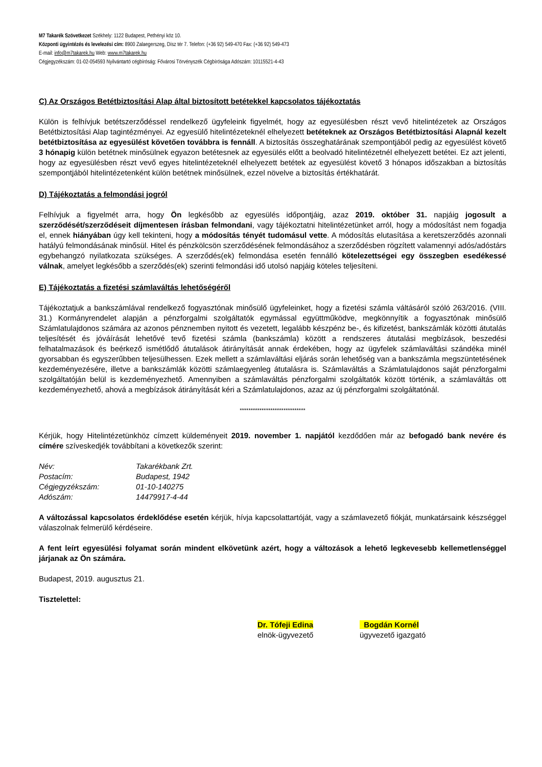M7 Takarék Szövetkezet Székhely: 1122 Budapest, Pethényi köz 10.
Központi ügyintézés és levelezési cím: 8900 Zalaegerszeg, Dísz tér 7. Telefon: (+36 92) 549-470 Fax: (+36 92) 549-473
E-mail: info@m7takarek.hu Web: www.m7takarek.hu
Cégjegyzékszám: 01-02-054593 Nyilvántartó cégbíróság: Fővárosi Törvényszék Cégbírósága Adószám: 10115521-4-43
C) Az Országos Betétbiztosítási Alap által biztosított betétekkel kapcsolatos tájékoztatás
Külön is felhívjuk betétszerződéssel rendelkező ügyfeleink figyelmét, hogy az egyesülésben részt vevő hitelintézetek az Országos Betétbiztosítási Alap tagintézményei. Az egyesülő hitelintézeteknél elhelyezett betéteknek az Országos Betétbiztosítási Alapnál kezelt betétbiztosítása az egyesülést követően továbbra is fennáll. A biztosítás összeghatárának szempontjából pedig az egyesülést követő 3 hónapig külön betétnek minősülnek egyazon betétesnek az egyesülés előtt a beolvadó hitelintézetnél elhelyezett betétei. Ez azt jelenti, hogy az egyesülésben részt vevő egyes hitelintézeteknél elhelyezett betétek az egyesülést követő 3 hónapos időszakban a biztosítás szempontjából hitelintézetenként külön betétnek minősülnek, ezzel növelve a biztosítás értékhatárát.
D) Tájékoztatás a felmondási jogról
Felhívjuk a figyelmét arra, hogy Ön legkésőbb az egyesülés időpontjáig, azaz 2019. október 31. napjáig jogosult a szerződését/szerződéseit díjmentesen írásban felmondani, vagy tájékoztatni hitelintézetünket arról, hogy a módosítást nem fogadja el, ennek hiányában úgy kell tekinteni, hogy a módosítás tényét tudomásul vette. A módosítás elutasítása a keretszerződés azonnali hatályú felmondásának minősül. Hitel és pénzkölcsön szerződésének felmondásához a szerződésben rögzített valamennyi adós/adóstárs egybehangzó nyilatkozata szükséges. A szerződés(ek) felmondása esetén fennálló kötelezettségei egy összegben esedékessé válnak, amelyet legkésőbb a szerződés(ek) szerinti felmondási idő utolsó napjáig köteles teljesíteni.
E) Tájékoztatás a fizetési számlaváltás lehetőségéről
Tájékoztatjuk a bankszámlával rendelkező fogyasztónak minősülő ügyfeleinket, hogy a fizetési számla váltásáról szóló 263/2016. (VIII. 31.) Kormányrendelet alapján a pénzforgalmi szolgáltatók egymással együttműködve, megkönnyítik a fogyasztónak minősülő Számlatulajdonos számára az azonos pénznemben nyitott és vezetett, legalább készpénz be-, és kifizetést, bankszámlák közötti átutalás teljesítését és jóváírását lehetővé tevő fizetési számla (bankszámla) között a rendszeres átutalási megbízások, beszedési felhatalmazások és beérkező ismétlődő átutalások átirányítását annak érdekében, hogy az ügyfelek számlaváltási szándéka minél gyorsabban és egyszerűbben teljesülhessen. Ezek mellett a számlaváltási eljárás során lehetőség van a bankszámla megszüntetésének kezdeményezésére, illetve a bankszámlák közötti számlaegyenleg átutalásra is. Számlaváltás a Számlatulajdonos saját pénzforgalmi szolgáltatóján belül is kezdeményezhető. Amennyiben a számlaváltás pénzforgalmi szolgáltatók között történik, a számlaváltás ott kezdeményezhető, ahová a megbízások átirányítását kéri a Számlatulajdonos, azaz az új pénzforgalmi szolgáltatónál.
******************************
Kérjük, hogy Hitelintézetünkhöz címzett küldeményeit 2019. november 1. napjától kezdődően már az befogadó bank nevére és címére szíveskedjék továbbítani a következők szerint:
| Név: | Takarékbank Zrt. |
| Postacím: | Budapest, 1942 |
| Cégjegyzékszám: | 01-10-140275 |
| Adószám: | 14479917-4-44 |
A változással kapcsolatos érdeklődése esetén kérjük, hívja kapcsolattartóját, vagy a számlavezető fiókját, munkatársaink készséggel válaszolnak felmerülő kérdéseire.
A fent leírt egyesülési folyamat során mindent elkövetünk azért, hogy a változások a lehető legkevesebb kellemetlenséggel járjanak az Ön számára.
Budapest, 2019. augusztus 21.
Tisztelettel:
Dr. Tófeji Edina
elnök-ügyvezető
Bogdán Kornél
ügyvezető igazgató